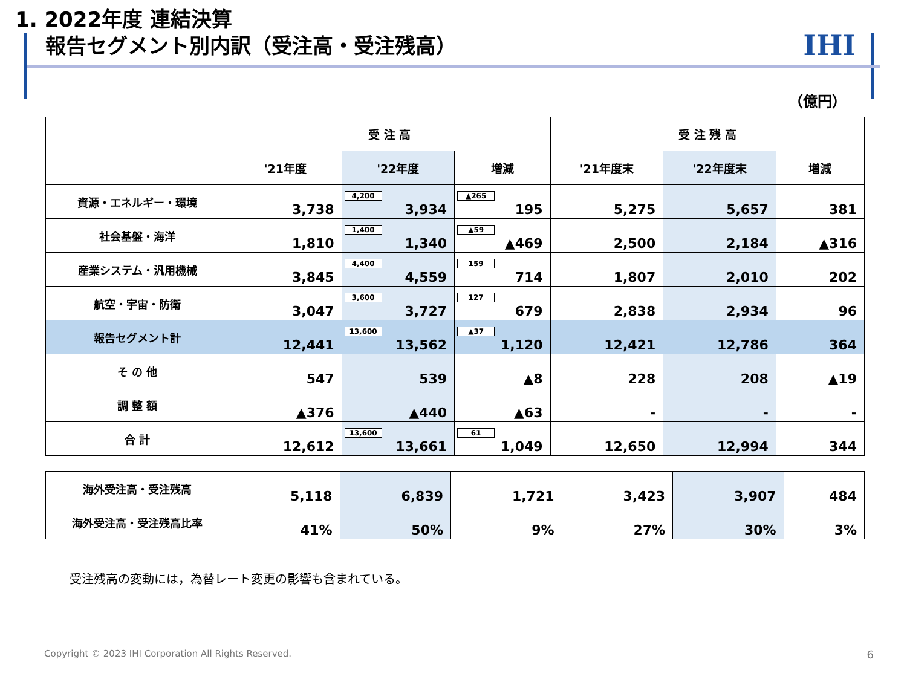1. 2022年度 連結決算
報告セグメント別内訳（受注高・受注残高）
IHI
（億円）
| | 受 注 高 | | | 受 注 残 高 | | |
| --- | --- | --- | --- | --- | --- | --- |
| | '21年度 | '22年度 | 増減 | '21年度末 | '22年度末 | 増減 |
| 資源・エネルギー・環境 | 3,738 | 4,200 3,934 | ▲265 195 | 5,275 | 5,657 | 381 |
| 社会基盤・海洋 | 1,810 | 1,400 1,340 | ▲59 ▲469 | 2,500 | 2,184 | ▲316 |
| 産業システム・汎用機械 | 3,845 | 4,400 4,559 | 159 714 | 1,807 | 2,010 | 202 |
| 航空・宇宙・防衛 | 3,047 | 3,600 3,727 | 127 679 | 2,838 | 2,934 | 96 |
| 報告セグメント計 | 12,441 | 13,600 13,562 | ▲37 1,120 | 12,421 | 12,786 | 364 |
| そ の 他 | 547 | 539 | ▲8 | 228 | 208 | ▲19 |
| 調 整 額 | ▲376 | ▲440 | ▲63 | - | - | - |
| 合 計 | 12,612 | 13,600 13,661 | 61 1,049 | 12,650 | 12,994 | 344 |
| 海外受注高・受注残高 | 5,118 | 6,839 | 1,721 | 3,423 | 3,907 | 484 |
| 海外受注高・受注残高比率 | 41% | 50% | 9% | 27% | 30% | 3% |
受注残高の変動には，為替レート変更の影響も含まれている。
Copyright © 2023 IHI Corporation All Rights Reserved.
6